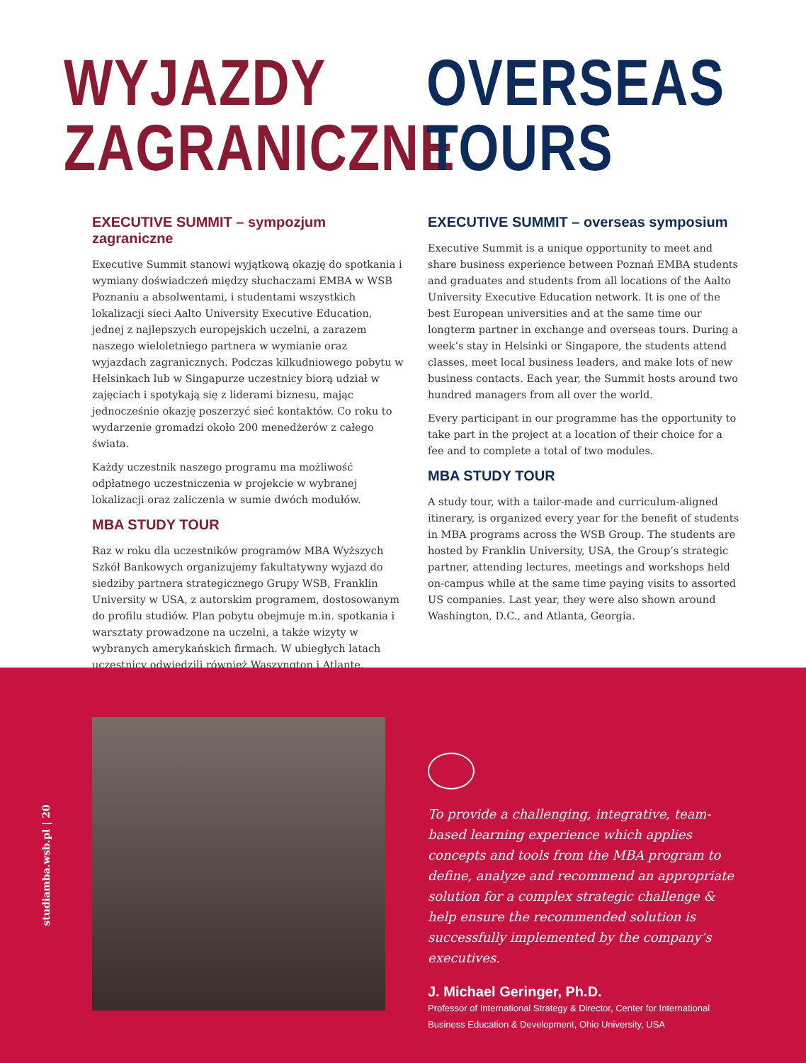WYJAZDY
ZAGRANICZNE
OVERSEAS
TOURS
EXECUTIVE SUMMIT – sympozjum zagraniczne
Executive Summit stanowi wyjątkową okazję do spotkania i wymiany doświadczeń między słuchaczami EMBA w WSB Poznaniu a absolwentami, i studentami wszystkich lokalizacji sieci Aalto University Executive Education, jednej z najlepszych europejskich uczelni, a zarazem naszego wieloletniego partnera w wymianie oraz wyjazdach zagranicznych. Podczas kilkudniowego pobytu w Helsinkach lub w Singapurze uczestnicy biorą udział w zajęciach i spotykają się z liderami biznesu, mając jednocześnie okazję poszerzyć sieć kontaktów. Co roku to wydarzenie gromadzi około 200 menedżerów z całego świata.
Każdy uczestnik naszego programu ma możliwość odpłatnego uczestniczenia w projekcie w wybranej lokalizacji oraz zaliczenia w sumie dwóch modułów.
MBA STUDY TOUR
Raz w roku dla uczestników programów MBA Wyższych Szkół Bankowych organizujemy fakultatywny wyjazd do siedziby partnera strategicznego Grupy WSB, Franklin University w USA, z autorskim programem, dostosowanym do profilu studiów. Plan pobytu obejmuje m.in. spotkania i warsztaty prowadzone na uczelni, a także wizyty w wybranych amerykańskich firmach. W ubiegłych latach uczestnicy odwiedzili również Waszyngton i Atlantę.
EXECUTIVE SUMMIT – overseas symposium
Executive Summit is a unique opportunity to meet and share business experience between Poznań EMBA students and graduates and students from all locations of the Aalto University Executive Education network. It is one of the best European universities and at the same time our longterm partner in exchange and overseas tours. During a week’s stay in Helsinki or Singapore, the students attend classes, meet local business leaders, and make lots of new business contacts. Each year, the Summit hosts around two hundred managers from all over the world.
Every participant in our programme has the opportunity to take part in the project at a location of their choice for a fee and to complete a total of two modules.
MBA STUDY TOUR
A study tour, with a tailor-made and curriculum-aligned itinerary, is organized every year for the benefit of students in MBA programs across the WSB Group. The students are hosted by Franklin University, USA, the Group’s strategic partner, attending lectures, meetings and workshops held on-campus while at the same time paying visits to assorted US companies. Last year, they were also shown around Washington, D.C., and Atlanta, Georgia.
studiamba.wsb.pl | 20
To provide a challenging, integrative, team-based learning experience which applies concepts and tools from the MBA program to define, analyze and recommend an appropriate solution for a complex strategic challenge & help ensure the recommended solution is successfully implemented by the company’s executives.
J. Michael Geringer, Ph.D.
Professor of International Strategy & Director, Center for International Business Education & Development, Ohio University, USA